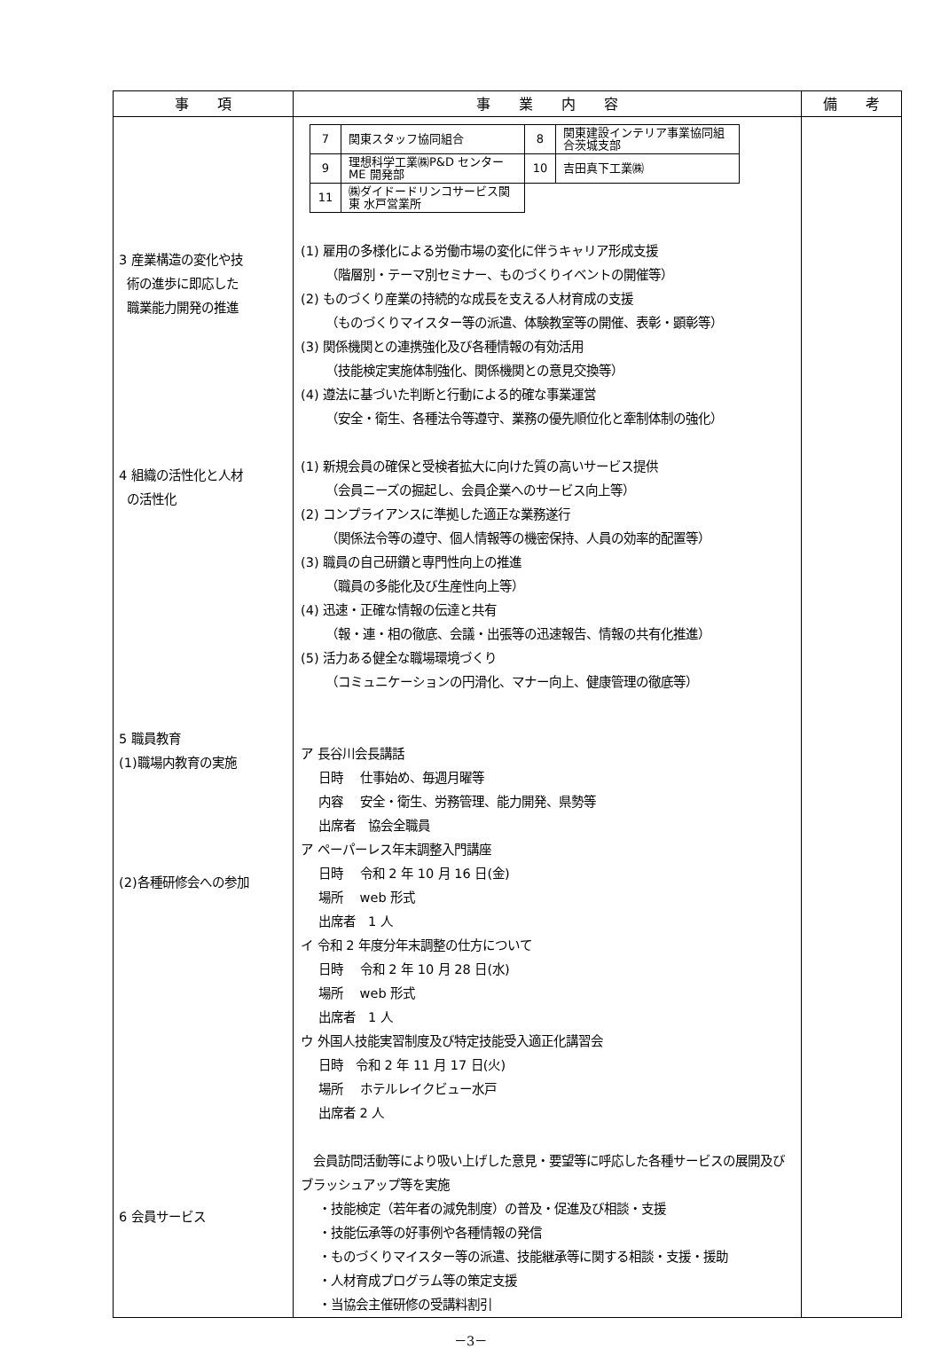| 事 項 | 事 業 内 容 | 備 考 |
| --- | --- | --- |
| 3 産業構造の変化や技 術の進歩に即応した 職業能力開発の推進 4 組織の活性化と人材 の活性化 5 職員教育 (1)職場内教育の実施 (2)各種研修会への参加 6 会員サービス | / 7 / 関東スタッフ協同組合 / 8 / 関東建設インテリア事業協同組合茨城支部 / / 9 / 理想科学工業㈱P&D センターME 開発部 / 10 / 吉田真下工業㈱ / / 11 / ㈱ダイドードリンコサービス関東 水戸営業所 / / / (1) 雇用の多様化による労働市場の変化に伴うキャリア形成支援 （階層別・テーマ別セミナー、ものづくりイベントの開催等） (2) ものづくり産業の持続的な成長を支える人材育成の支援 （ものづくりマイスター等の派遣、体験教室等の開催、表彰・顕彰等） (3) 関係機関との連携強化及び各種情報の有効活用 （技能検定実施体制強化、関係機関との意見交換等） (4) 遵法に基づいた判断と行動による的確な事業運営 （安全・衛生、各種法令等遵守、業務の優先順位化と牽制体制の強化） (1) 新規会員の確保と受検者拡大に向けた質の高いサービス提供 （会員ニーズの掘起し、会員企業へのサービス向上等） (2) コンプライアンスに準拠した適正な業務遂行 （関係法令等の遵守、個人情報等の機密保持、人員の効率的配置等） (3) 職員の自己研鑽と専門性向上の推進 （職員の多能化及び生産性向上等） (4) 迅速・正確な情報の伝達と共有 （報・連・相の徹底、会議・出張等の迅速報告、情報の共有化推進） (5) 活力ある健全な職場環境づくり （コミュニケーションの円滑化、マナー向上、健康管理の徹底等） ア 長谷川会長講話 日時 仕事始め、毎週月曜等 内容 安全・衛生、労務管理、能力開発、県勢等 出席者 協会全職員 ア ペーパーレス年末調整入門講座 日時 令和 2 年 10 月 16 日(金) 場所 web 形式 出席者 1 人 イ 令和 2 年度分年末調整の仕方について 日時 令和 2 年 10 月 28 日(水) 場所 web 形式 出席者 1 人 ウ 外国人技能実習制度及び特定技能受入適正化講習会 日時 令和 2 年 11 月 17 日(火) 場所 ホテルレイクビュー水戸 出席者 2 人 会員訪問活動等により吸い上げした意見・要望等に呼応した各種サービスの展開及びブラッシュアップ等を実施 ・技能検定（若年者の減免制度）の普及・促進及び相談・支援 ・技能伝承等の好事例や各種情報の発信 ・ものづくりマイスター等の派遣、技能継承等に関する相談・支援・援助 ・人材育成プログラム等の策定支援 ・当協会主催研修の受講料割引 | |
－3－